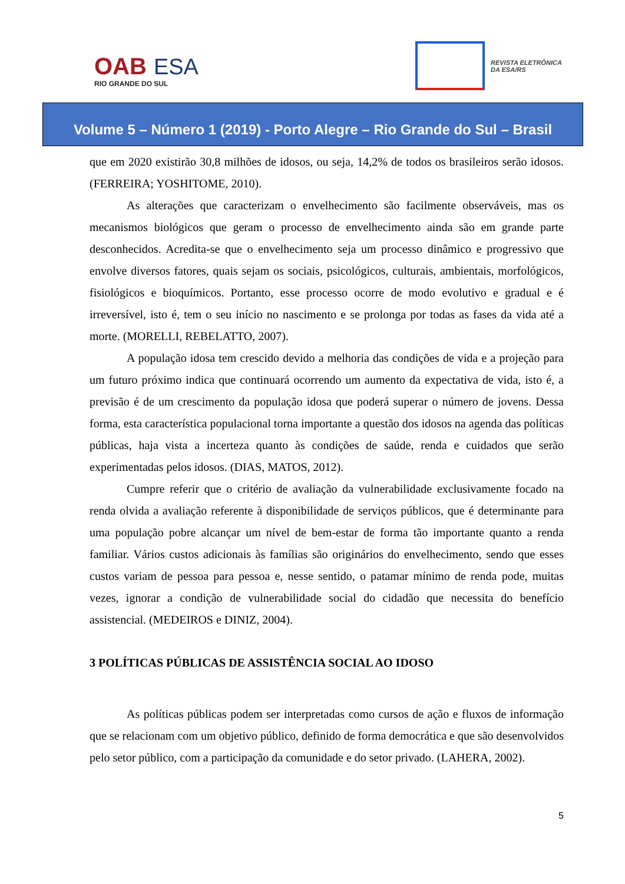OAB ESA
RIO GRANDE DO SUL
REVISTA ELETRÔNICA
DA ESA/RS
Volume 5 – Número 1 (2019) - Porto Alegre – Rio Grande do Sul – Brasil
que em 2020 existirão 30,8 milhões de idosos, ou seja, 14,2% de todos os brasileiros serão idosos. (FERREIRA; YOSHITOME, 2010).
As alterações que caracterizam o envelhecimento são facilmente observáveis, mas os mecanismos biológicos que geram o processo de envelhecimento ainda são em grande parte desconhecidos. Acredita-se que o envelhecimento seja um processo dinâmico e progressivo que envolve diversos fatores, quais sejam os sociais, psicológicos, culturais, ambientais, morfológicos, fisiológicos e bioquímicos. Portanto, esse processo ocorre de modo evolutivo e gradual e é irreversível, isto é, tem o seu início no nascimento e se prolonga por todas as fases da vida até a morte. (MORELLI, REBELATTO, 2007).
A população idosa tem crescido devido a melhoria das condições de vida e a projeção para um futuro próximo indica que continuará ocorrendo um aumento da expectativa de vida, isto é, a previsão é de um crescimento da população idosa que poderá superar o número de jovens. Dessa forma, esta característica populacional torna importante a questão dos idosos na agenda das políticas públicas, haja vista a incerteza quanto às condições de saúde, renda e cuidados que serão experimentadas pelos idosos. (DIAS, MATOS, 2012).
Cumpre referir que o critério de avaliação da vulnerabilidade exclusivamente focado na renda olvida a avaliação referente à disponibilidade de serviços públicos, que é determinante para uma população pobre alcançar um nível de bem-estar de forma tão importante quanto a renda familiar. Vários custos adicionais às famílias são originários do envelhecimento, sendo que esses custos variam de pessoa para pessoa e, nesse sentido, o patamar mínimo de renda pode, muitas vezes, ignorar a condição de vulnerabilidade social do cidadão que necessita do benefício assistencial. (MEDEIROS e DINIZ, 2004).
3 POLÍTICAS PÚBLICAS DE ASSISTÊNCIA SOCIAL AO IDOSO
As políticas públicas podem ser interpretadas como cursos de ação e fluxos de informação que se relacionam com um objetivo público, definido de forma democrática e que são desenvolvidos pelo setor público, com a participação da comunidade e do setor privado. (LAHERA, 2002).
5